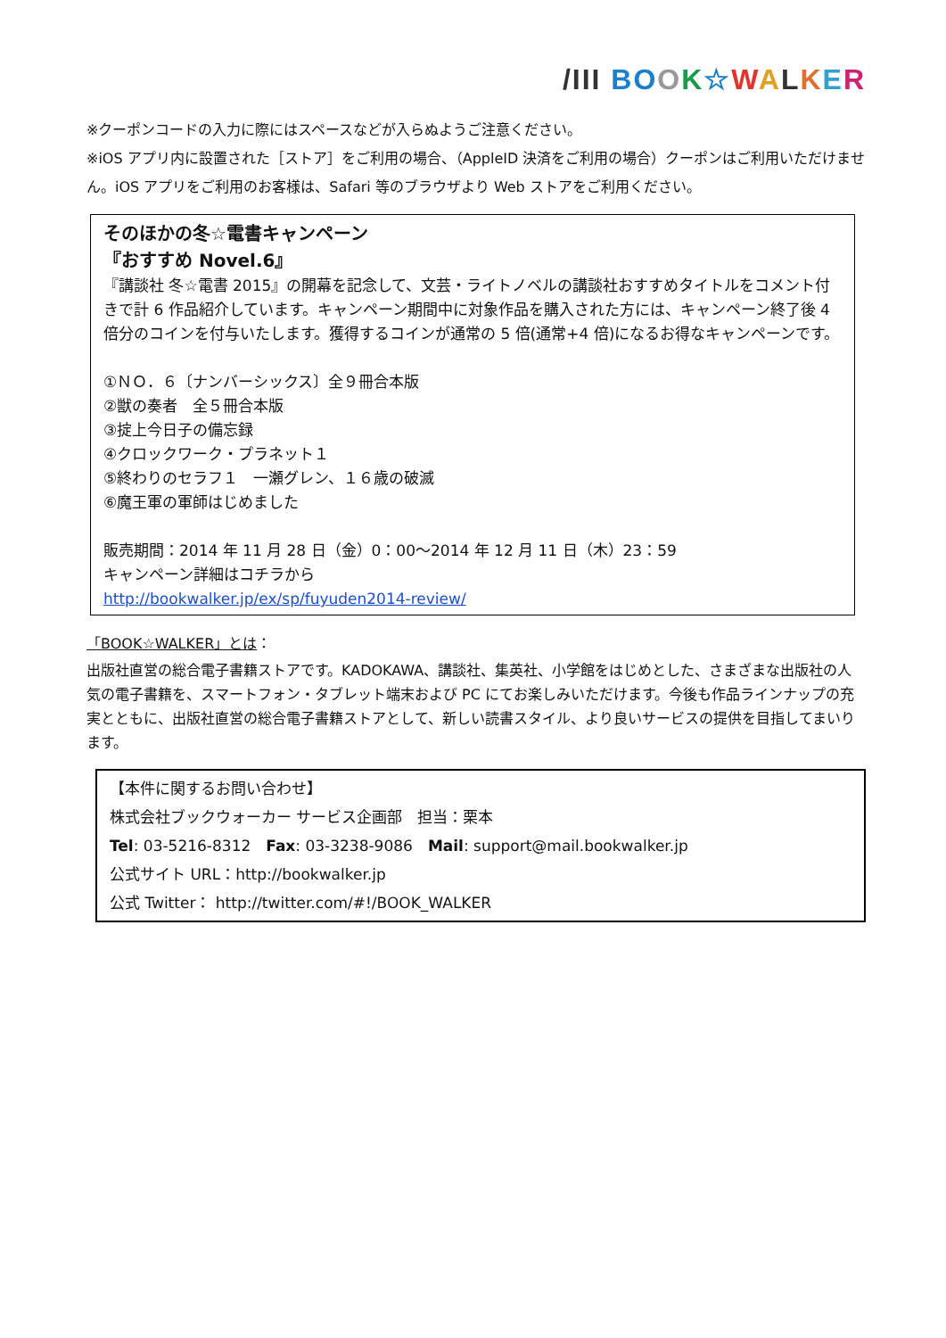/III BO OK☆WALKER
※クーポンコードの入力に際にはスペースなどが入らぬようご注意ください。
※iOS アプリ内に設置された［ストア］をご利用の場合、（AppleID 決済をご利用の場合）クーポンはご利用いただけません。iOS アプリをご利用のお客様は、Safari 等のブラウザより Web ストアをご利用ください。
そのほかの冬☆電書キャンペーン
『おすすめ Novel.6』
『講談社 冬☆電書 2015』の開幕を記念して、文芸・ライトノベルの講談社おすすめタイトルをコメント付きで計 6 作品紹介しています。キャンペーン期間中に対象作品を購入された方には、キャンペーン終了後 4 倍分のコインを付与いたします。獲得するコインが通常の 5 倍(通常+4 倍)になるお得なキャンペーンです。
①ＮＯ．６〔ナンバーシックス〕全９冊合本版
②獣の奏者　全５冊合本版
③掟上今日子の備忘録
④クロックワーク・プラネット１
⑤終わりのセラフ１　一瀬グレン、１６歳の破滅
⑥魔王軍の軍師はじめました
販売期間：2014 年 11 月 28 日（金）0：00～2014 年 12 月 11 日（木）23：59
キャンペーン詳細はコチラから
http://bookwalker.jp/ex/sp/fuyuden2014-review/
「BOOK☆WALKER」とは：
出版社直営の総合電子書籍ストアです。KADOKAWA、講談社、集英社、小学館をはじめとした、さまざまな出版社の人気の電子書籍を、スマートフォン・タブレット端末および PC にてお楽しみいただけます。今後も作品ラインナップの充実とともに、出版社直営の総合電子書籍ストアとして、新しい読書スタイル、より良いサービスの提供を目指してまいります。
【本件に関するお問い合わせ】
株式会社ブックウォーカー サービス企画部　担当：栗本
Tel: 03-5216-8312　Fax: 03-3238-9086　Mail: support@mail.bookwalker.jp
公式サイト URL：http://bookwalker.jp
公式 Twitter： http://twitter.com/#!/BOOK_WALKER